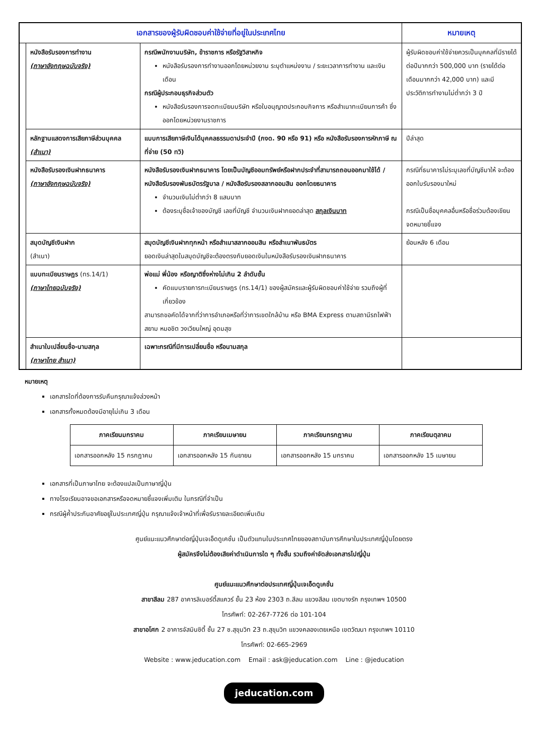| เอกสารของผู้รับผิดชอบค่าใช้จ่ายที่อยู่ในประเทศไทย | | | หมายเหตุ |
| --- | --- | --- | --- |
| | หนังสือรับรองการทำงาน (ภาษาอังกฤษฉบับจริง) | กรณีพนักงานบริษัท, ข้าราชการ หรือรัฐวิสาหกิจ หนังสือรับรองการทำงานออกโดยหน่วยงาน ระบุตำแหน่งงาน / ระยะเวลาการทำงาน และเงินเดือน กรณีผู้ประกอบธุรกิจส่วนตัว หนังสือรับรองการจดทะเบียนบริษัท หรือใบอนุญาตประกอบกิจการ หรือสำเนาทะเบียนการค้า ซึ่งออกโดยหน่วยงานราชการ | ผู้รับผิดชอบค่าใช้จ่ายควรเป็นบุคคลที่มีรายได้ต่อปีมากกว่า 500,000 บาท (รายได้ต่อเดือนมากกว่า 42,000 บาท) และมีประวัติการทำงานไม่ต่ำกว่า 3 ปี |
| | หลักฐานแสดงการเสียภาษีส่วนบุคคล (สำเนา) | แบบการเสียภาษีเงินได้บุคคลธรรมดาประจำปี (ภงด. 90 หรือ 91) หรือ หนังสือรับรองการหักภาษี ณ ที่จ่าย (50 ทวิ) | ปีล่าสุด |
| | หนังสือรับรองเงินฝากธนาคาร (ภาษาอังกฤษฉบับจริง) | หนังสือรับรองเงินฝากธนาคาร โดยเป็นบัญชีออมทรัพย์หรือฝากประจำที่สามารถถอนออกมาใช้ได้ / หนังสือรับรองพันธบัตรรัฐบาล / หนังสือรับรองสลากออมสิน ออกโดยธนาคาร จำนวนเงินไม่ต่ำกว่า 8 แสนบาท ต้องระบุชื่อเจ้าของบัญชี เลขที่บัญชี จำนวนเงินฝากยอดล่าสุด สกุลเงินบาท | กรณีที่ธนาคารไม่ระบุเลขที่บัญชีมาให้ จะต้องออกใบรับรองมาใหม่ กรณีเป็นชื่อบุคคลอื่นหรือชื่อร่วมต้องเขียนจดหมายชี้แจง |
| | สมุดบัญชีเงินฝาก (สำเนา) | สมุดบัญชีเงินฝากทุกหน้า หรือสำเนาสลากออมสิน หรือสำเนาพันธบัตร ยอดเงินล่าสุดในสมุดบัญชีจะต้องตรงกับยอดเงินในหนังสือรับรองเงินฝากธนาคาร | ย้อนหลัง 6 เดือน |
| | แบบทะเบียนราษฎร (ทร.14/1) (ภาษาไทยฉบับจริง) | พ่อแม่ พี่น้อง หรือญาติซึ่งห่างไม่เกิน 2 ลำดับชั้น คัดแบบรายการทะเบียนราษฎร (ทร.14/1) ของผู้สมัครและผู้รับผิดชอบค่าใช้จ่าย รวมถึงผู้ที่เกี่ยวข้อง สามารถขอคัดได้จากที่ว่าการอำเภอหรือที่ว่าการเขตใกล้บ้าน หรือ BMA Express ตามสถานีรถไฟฟ้า สยาม หมอชิต วงเวียนใหญ่ อุดมสุข | |
| | สำเนาใบเปลี่ยนชื่อ-นามสกุล (ภาษาไทย สำเนา) | เฉพาะกรณีที่มีการเปลี่ยนชื่อ หรือนามสกุล | |
หมายเหตุ
เอกสารใดที่ต้องการรับคืนกรุณาแจ้งล่วงหน้า
เอกสารทั้งหมดต้องมีอายุไม่เกิน 3 เดือน
| ภาคเรียนมกราคม | ภาคเรียนเมษายน | ภาคเรียนกรกฎาคม | ภาคเรียนตุลาคม |
| --- | --- | --- | --- |
| เอกสารออกหลัง 15 กรกฎาคม | เอกสารออกหลัง 15 กันยายน | เอกสารออกหลัง 15 มกราคม | เอกสารออกหลัง 15 เมษายน |
เอกสารที่เป็นภาษาไทย จะต้องแปลเป็นภาษาญี่ปุ่น
ทางโรงเรียนอาจขอเอกสารหรือจดหมายชี้แจงเพิ่มเติม ในกรณีที่จำเป็น
กรณีผู้ค้ำประกันอาศัยอยู่ในประเทศญี่ปุ่น กรุณาแจ้งเจ้าหน้าที่เพื่อรับรายละเอียดเพิ่มเติม
ศูนย์แนะแนวศึกษาต่อญี่ปุ่นเจเอ็ดดูเคชั่น เป็นตัวแทนในประเทศไทยของสถาบันการศึกษาในประเทศญี่ปุ่นโดยตรง
ผู้สมัครจึงไม่ต้องเสียค่าดำเนินการใด ๆ ทั้งสิ้น รวมถึงค่าจัดส่งเอกสารไปญี่ปุ่น
ศูนย์แนะแนวศึกษาต่อประเทศญี่ปุ่นเจเอ็ดดูเคชั่น
สาขาสีลม 287 อาคารลิเบอร์ตี้สแควร์ ชั้น 23 ห้อง 2303 ถ.สีลม แขวงสีลม เขตบางรัก กรุงเทพฯ 10500
โทรศัพท์: 02-267-7726 ต่อ 101-104
สาขาอโศก 2 อาคารจัสมินซิตี้ ชั้น 27 ซ.สุขุมวิท 23 ถ.สุขุมวิท แขวงคลองเตยเหนือ เขตวัฒนา กรุงเทพฯ 10110
โทรศัพท์: 02-665-2969
Website : www.jeducation.com Email : ask@jeducation.com Line : @jeducation
jeducation.com